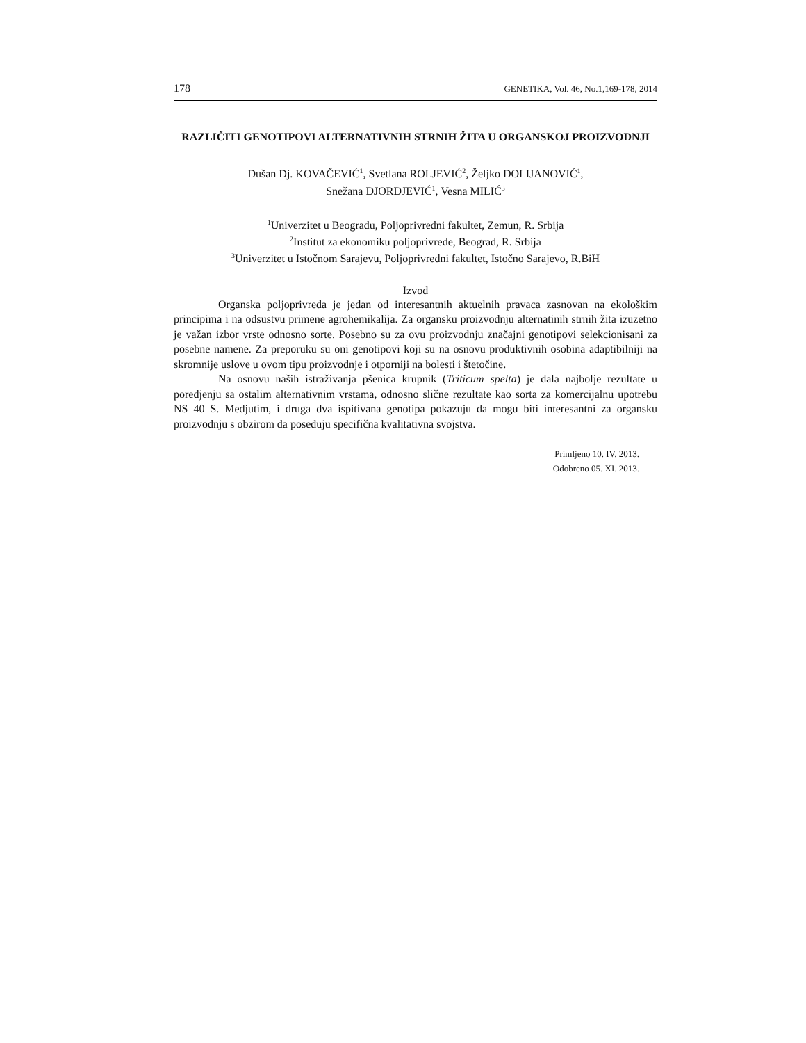178 GENETIKA, Vol. 46, No.1,169-178, 2014
RAZLIČITI GENOTIPOVI ALTERNATIVNIH STRNIH ŽITA U ORGANSKOJ PROIZVODNJI
Dušan Dj. KOVAČEVIĆ<sup>1</sup>, Svetlana ROLJEVIĆ<sup>2</sup>, Željko DOLIJANOVIĆ<sup>1</sup>,
Snežana DJORDJEVIĆ<sup>1</sup>, Vesna MILIĆ<sup>3</sup>
<sup>1</sup> Univerzitet u Beogradu, Poljoprivredni fakultet, Zemun, R. Srbija
<sup>2</sup> Institut za ekonomiku poljoprivrede, Beograd, R. Srbija
<sup>3</sup> Univerzitet u Istočnom Sarajevu, Poljoprivredni fakultet, Istočno Sarajevo, R.BiH
Izvod
Organska poljoprivreda je jedan od interesantnih aktuelnih pravaca zasnovan na ekološkim principima i na odsustvu primene agrohemikalija. Za organsku proizvodnju alternatinih strnih žita izuzetno je važan izbor vrste odnosno sorte. Posebno su za ovu proizvodnju značajni genotipovi selekcionisani za posebne namene. Za preporuku su oni genotipovi koji su na osnovu produktivnih osobina adaptibilniji na skromnije uslove u ovom tipu proizvodnje i otporniji na bolesti i štetočine.
Na osnovu naših istraživanja pšenica krupnik (Triticum spelta) je dala najbolje rezultate u poredjenju sa ostalim alternativnim vrstama, odnosno slične rezultate kao sorta za komercijalnu upotrebu NS 40 S. Medjutim, i druga dva ispitivana genotipa pokazuju da mogu biti interesantni za organsku proizvodnju s obzirom da poseduju specifična kvalitativna svojstva.
Primljeno 10. IV. 2013.
Odobreno 05. XI. 2013.